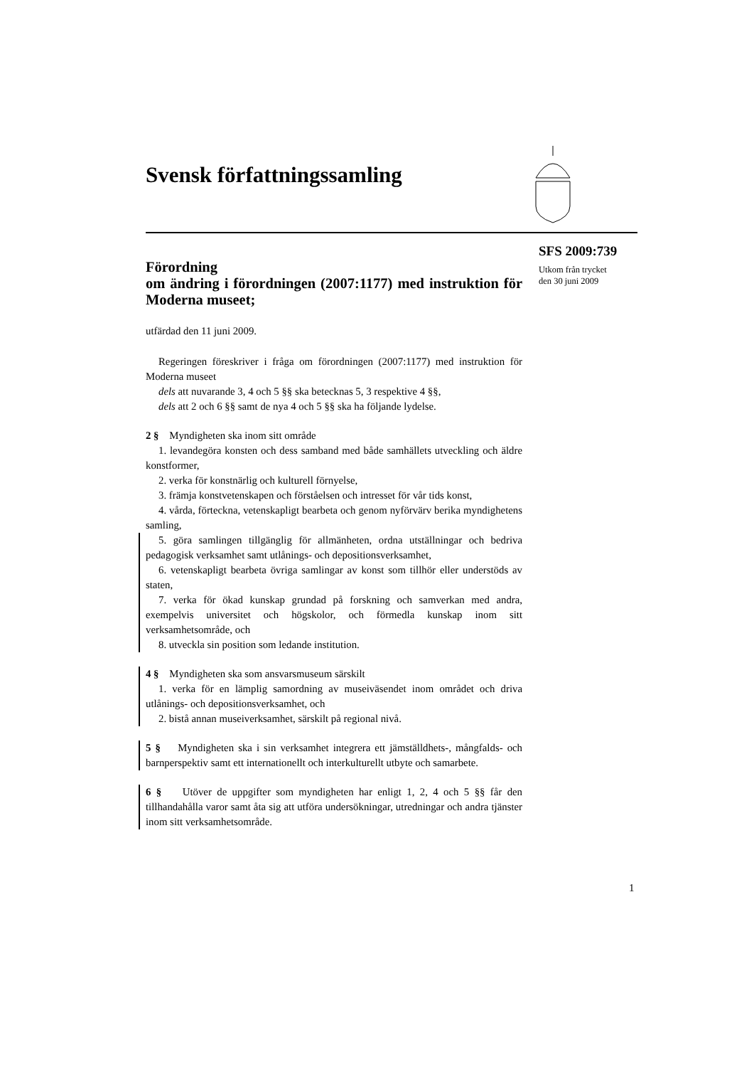Svensk författningssamling
SFS 2009:739
Utkom från trycket
den 30 juni 2009
Förordning
om ändring i förordningen (2007:1177) med instruktion för Moderna museet;
utfärdad den 11 juni 2009.
Regeringen föreskriver i fråga om förordningen (2007:1177) med instruktion för Moderna museet
dels att nuvarande 3, 4 och 5 §§ ska betecknas 5, 3 respektive 4 §§,
dels att 2 och 6 §§ samt de nya 4 och 5 §§ ska ha följande lydelse.
2 § Myndigheten ska inom sitt område
1. levandegöra konsten och dess samband med både samhällets utveckling och äldre konstformer,
2. verka för konstnärlig och kulturell förnyelse,
3. främja konstvetenskapen och förståelsen och intresset för vår tids konst,
4. vårda, förteckna, vetenskapligt bearbeta och genom nyförvärv berika myndighetens samling,
5. göra samlingen tillgänglig för allmänheten, ordna utställningar och bedriva pedagogisk verksamhet samt utlånings- och depositionsverksamhet,
6. vetenskapligt bearbeta övriga samlingar av konst som tillhör eller understöds av staten,
7. verka för ökad kunskap grundad på forskning och samverkan med andra, exempelvis universitet och högskolor, och förmedla kunskap inom sitt verksamhetsområde, och
8. utveckla sin position som ledande institution.
4 § Myndigheten ska som ansvarsmuseum särskilt
1. verka för en lämplig samordning av museiväsendet inom området och driva utlånings- och depositionsverksamhet, och
2. bistå annan museiverksamhet, särskilt på regional nivå.
5 § Myndigheten ska i sin verksamhet integrera ett jämställdhets-, mångfalds- och barnperspektiv samt ett internationellt och interkulturellt utbyte och samarbete.
6 § Utöver de uppgifter som myndigheten har enligt 1, 2, 4 och 5 §§ får den tillhandahålla varor samt åta sig att utföra undersökningar, utredningar och andra tjänster inom sitt verksamhetsområde.
1